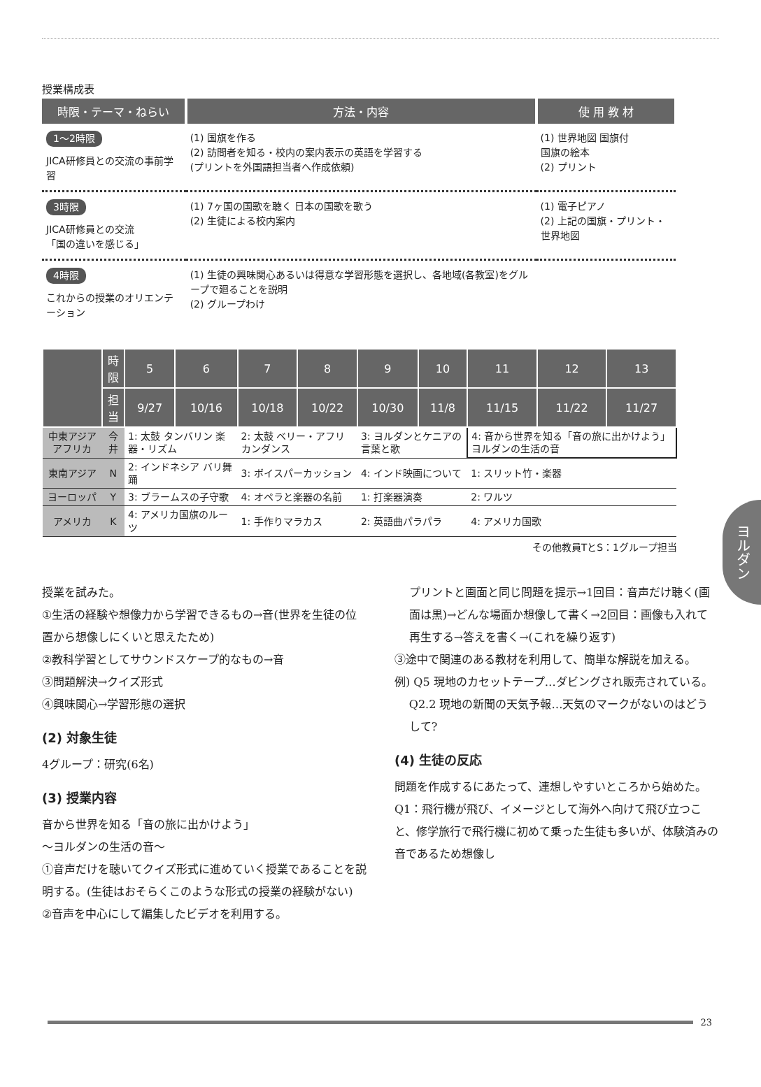授業構成表
| 時限・テーマ・ねらい | 方法・内容 | 使 用 教 材 |
| --- | --- | --- |
| 1〜2時限 JICA研修員との交流の事前学習 | (1) 国旗を作る (2) 訪問者を知る・校内の案内表示の英語を学習する (プリントを外国語担当者へ作成依頼) | (1) 世界地図 国旗付 国旗の絵本 (2) プリント |
| 3時限 JICA研修員との交流 「国の違いを感じる」 | (1) 7ヶ国の国歌を聴く 日本の国歌を歌う (2) 生徒による校内案内 | (1) 電子ピアノ (2) 上記の国旗・プリント・世界地図 |
| 4時限 これからの授業のオリエンテーション | (1) 生徒の興味関心あるいは得意な学習形態を選択し、各地域(各教室)をグループで廻ることを説明 (2) グループわけ | |
| | 時限 | 5 | 6 | 7 | 8 | 9 | 10 | 11 | 12 | 13 |
| --- | --- | --- | --- | --- | --- | --- | --- | --- | --- | --- |
| | 担当 | 9/27 | 10/16 | 10/18 | 10/22 | 10/30 | 11/8 | 11/15 | 11/22 | 11/27 |
| 中東アジア アフリカ | 今井 | 1: 太鼓 タンバリン 楽器・リズム | | 2: 太鼓 ベリー・アフリカンダンス | | 3: ヨルダンとケニアの言葉と歌 | | 4: 音から世界を知る「音の旅に出かけよう」ヨルダンの生活の音 | | |
| 東南アジア | N | 2: インドネシア バリ舞踊 | | 3: ボイスパーカッション | | 4: インド映画について | | 1: スリット竹・楽器 | | |
| ヨーロッパ | Y | 3: ブラームスの子守歌 | | 4: オペラと楽器の名前 | | 1: 打楽器演奏 | | 2: ワルツ | | |
| アメリカ | K | 4: アメリカ国旗のルーツ | | 1: 手作りマラカス | | 2: 英語曲パラパラ | | 4: アメリカ国歌 | | |
その他教員TとS：1グループ担当
授業を試みた。
①生活の経験や想像力から学習できるもの→音(世界を生徒の位置から想像しにくいと思えたため)
②教科学習としてサウンドスケープ的なもの→音
③問題解決→クイズ形式
④興味関心→学習形態の選択
(2) 対象生徒
4グループ：研究(6名)
(3) 授業内容
音から世界を知る「音の旅に出かけよう」
〜ヨルダンの生活の音〜
①音声だけを聴いてクイズ形式に進めていく授業であることを説明する。(生徒はおそらくこのような形式の授業の経験がない)
②音声を中心にして編集したビデオを利用する。
プリントと画面と同じ問題を提示→1回目：音声だけ聴く(画面は黒)→どんな場面か想像して書く→2回目：画像も入れて再生する→答えを書く→(これを繰り返す)
③途中で関連のある教材を利用して、簡単な解説を加える。
例) Q5 現地のカセットテープ…ダビングされ販売されている。
Q2.2 現地の新聞の天気予報…天気のマークがないのはどうして?
(4) 生徒の反応
問題を作成するにあたって、連想しやすいところから始めた。
Q1：飛行機が飛び、イメージとして海外へ向けて飛び立つこと、修学旅行で飛行機に初めて乗った生徒も多いが、体験済みの音であるため想像し
ヨルダン
23